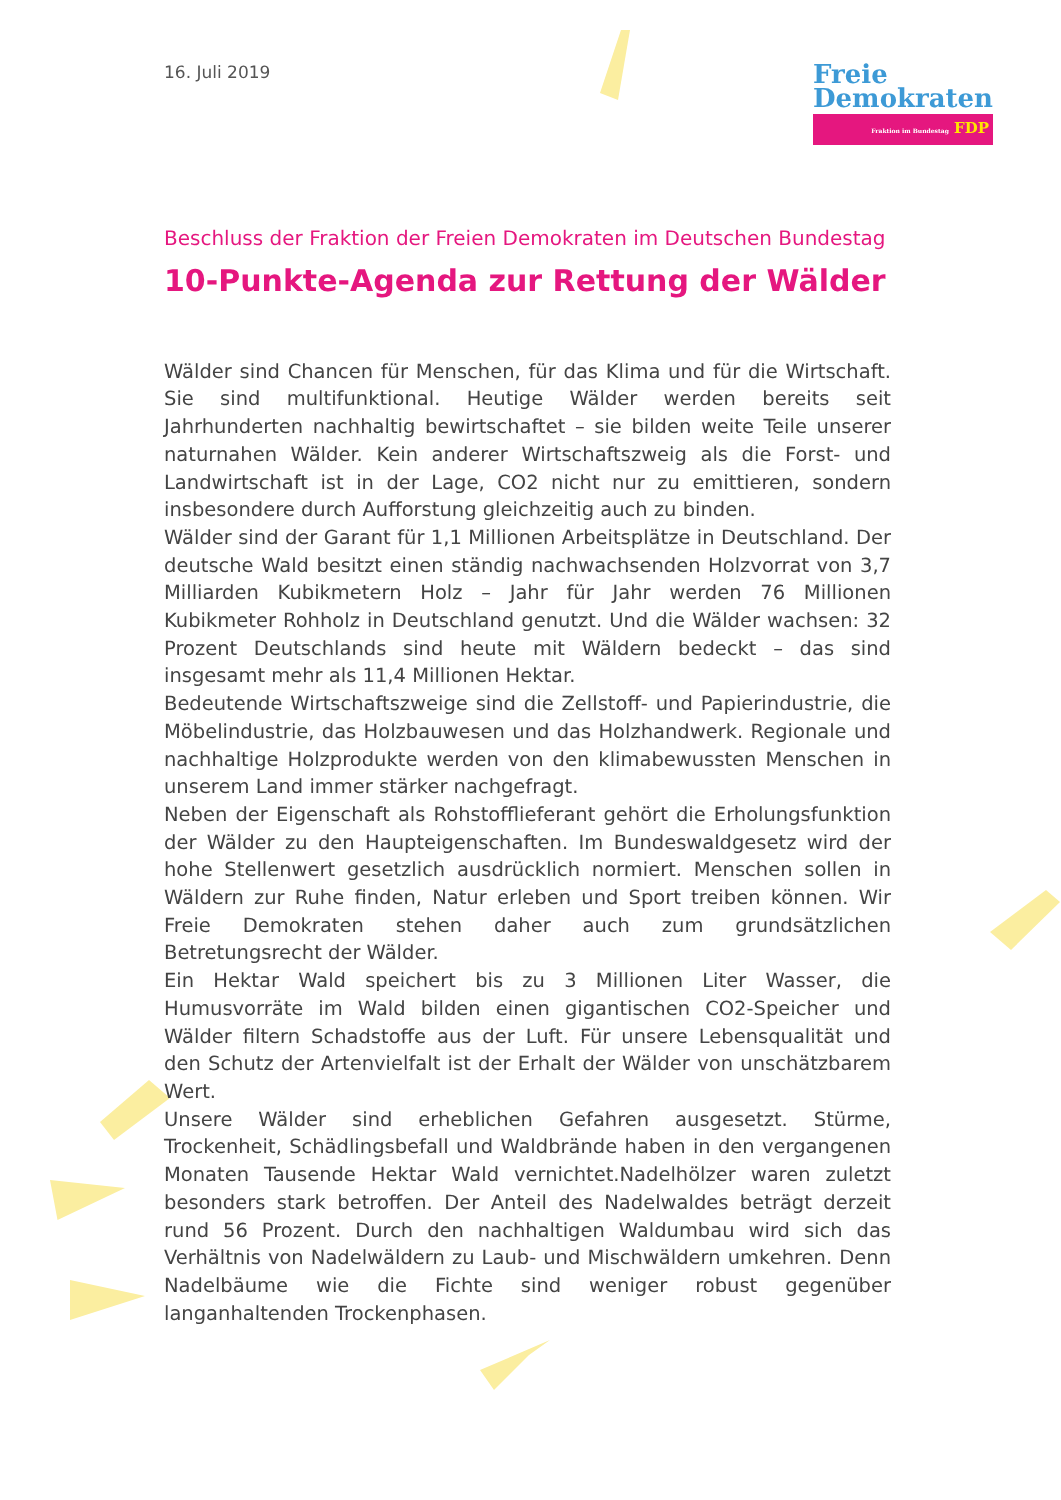16. Juli 2019
Freie
Demokraten
Fraktion im Bundestag FDP
Beschluss der Fraktion der Freien Demokraten im Deutschen Bundestag
10-Punkte-Agenda zur Rettung der Wälder
Wälder sind Chancen für Menschen, für das Klima und für die Wirtschaft. Sie sind multifunktional. Heutige Wälder werden bereits seit Jahrhunderten nachhaltig bewirtschaftet – sie bilden weite Teile unserer naturnahen Wälder. Kein anderer Wirtschaftszweig als die Forst- und Landwirtschaft ist in der Lage, CO2 nicht nur zu emittieren, sondern insbesondere durch Aufforstung gleichzeitig auch zu binden.
Wälder sind der Garant für 1,1 Millionen Arbeitsplätze in Deutschland. Der deutsche Wald besitzt einen ständig nachwachsenden Holzvorrat von 3,7 Milliarden Kubikmetern Holz – Jahr für Jahr werden 76 Millionen Kubikmeter Rohholz in Deutschland genutzt. Und die Wälder wachsen: 32 Prozent Deutschlands sind heute mit Wäldern bedeckt – das sind insgesamt mehr als 11,4 Millionen Hektar.
Bedeutende Wirtschaftszweige sind die Zellstoff- und Papierindustrie, die Möbelindustrie, das Holzbauwesen und das Holzhandwerk. Regionale und nachhaltige Holzprodukte werden von den klimabewussten Menschen in unserem Land immer stärker nachgefragt.
Neben der Eigenschaft als Rohstofflieferant gehört die Erholungsfunktion der Wälder zu den Haupteigenschaften. Im Bundeswaldgesetz wird der hohe Stellenwert gesetzlich ausdrücklich normiert. Menschen sollen in Wäldern zur Ruhe finden, Natur erleben und Sport treiben können. Wir Freie Demokraten stehen daher auch zum grundsätzlichen Betretungsrecht der Wälder.
Ein Hektar Wald speichert bis zu 3 Millionen Liter Wasser, die Humusvorräte im Wald bilden einen gigantischen CO2-Speicher und Wälder filtern Schadstoffe aus der Luft. Für unsere Lebensqualität und den Schutz der Artenvielfalt ist der Erhalt der Wälder von unschätzbarem Wert.
Unsere Wälder sind erheblichen Gefahren ausgesetzt. Stürme, Trockenheit, Schädlingsbefall und Waldbrände haben in den vergangenen Monaten Tausende Hektar Wald vernichtet.Nadelhölzer waren zuletzt besonders stark betroffen. Der Anteil des Nadelwaldes beträgt derzeit rund 56 Prozent. Durch den nachhaltigen Waldumbau wird sich das Verhältnis von Nadelwäldern zu Laub- und Mischwäldern umkehren. Denn Nadelbäume wie die Fichte sind weniger robust gegenüber langanhaltenden Trockenphasen.